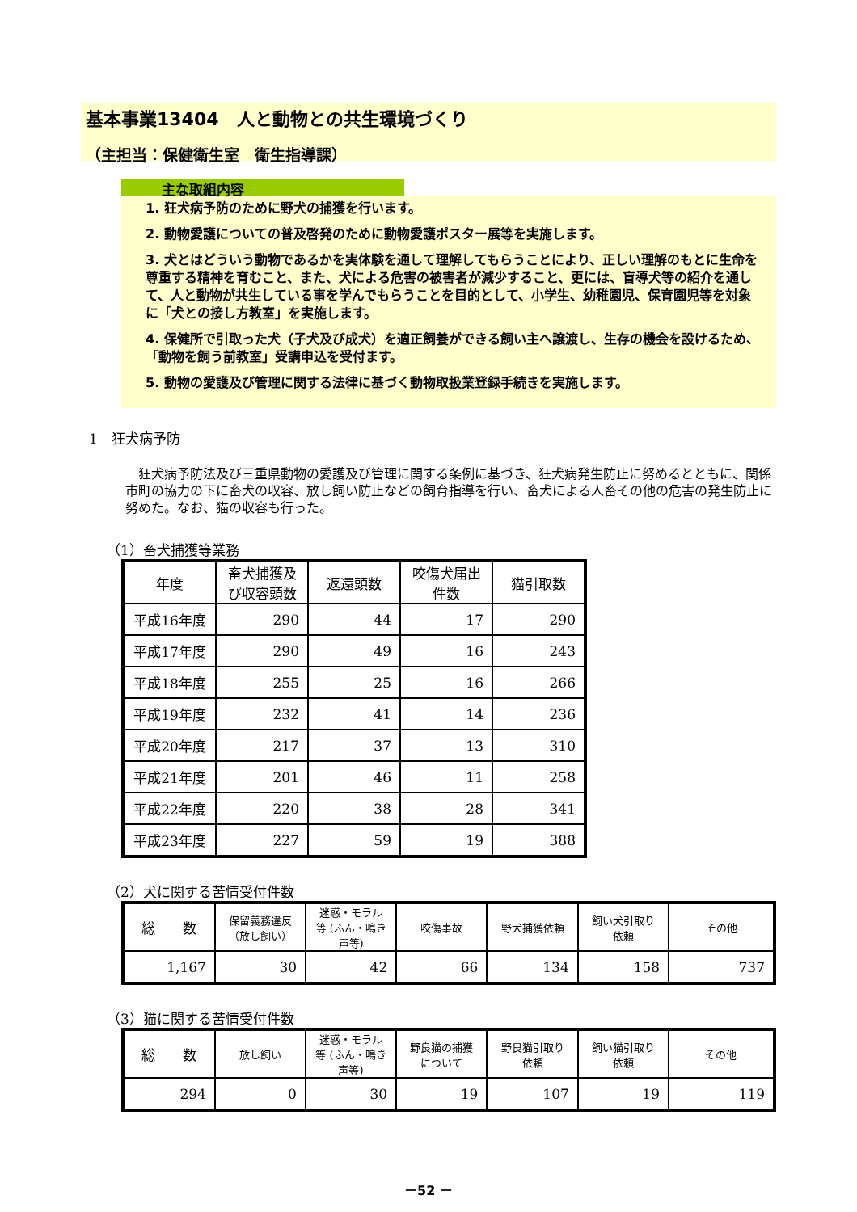基本事業13404　人と動物との共生環境づくり
（主担当：保健衛生室　衛生指導課）
主な取組内容
1. 狂犬病予防のために野犬の捕獲を行います。
2. 動物愛護についての普及啓発のために動物愛護ポスター展等を実施します。
3. 犬とはどういう動物であるかを実体験を通して理解してもらうことにより、正しい理解のもとに生命を尊重する精神を育むこと、また、犬による危害の被害者が減少すること、更には、盲導犬等の紹介を通して、人と動物が共生している事を学んでもらうことを目的として、小学生、幼稚園児、保育園児等を対象に「犬との接し方教室」を実施します。
4. 保健所で引取った犬（子犬及び成犬）を適正飼養ができる飼い主へ譲渡し、生存の機会を設けるため、「動物を飼う前教室」受講申込を受付ます。
5. 動物の愛護及び管理に関する法律に基づく動物取扱業登録手続きを実施します。
1　狂犬病予防
　狂犬病予防法及び三重県動物の愛護及び管理に関する条例に基づき、狂犬病発生防止に努めるとともに、関係市町の協力の下に畜犬の収容、放し飼い防止などの飼育指導を行い、畜犬による人畜その他の危害の発生防止に努めた。なお、猫の収容も行った。
（1）畜犬捕獲等業務
| 年度 | 畜犬捕獲及び収容頭数 | 返還頭数 | 咬傷犬届出件数 | 猫引取数 |
| --- | --- | --- | --- | --- |
| 平成16年度 | 290 | 44 | 17 | 290 |
| 平成17年度 | 290 | 49 | 16 | 243 |
| 平成18年度 | 255 | 25 | 16 | 266 |
| 平成19年度 | 232 | 41 | 14 | 236 |
| 平成20年度 | 217 | 37 | 13 | 310 |
| 平成21年度 | 201 | 46 | 11 | 258 |
| 平成22年度 | 220 | 38 | 28 | 341 |
| 平成23年度 | 227 | 59 | 19 | 388 |
（2）犬に関する苦情受付件数
| 総 数 | 保留義務違反（放し飼い） | 迷惑・モラル等 (ふん・鳴き声等) | 咬傷事故 | 野犬捕獲依頼 | 飼い犬引取り依頼 | その他 |
| --- | --- | --- | --- | --- | --- | --- |
| 1,167 | 30 | 42 | 66 | 134 | 158 | 737 |
（3）猫に関する苦情受付件数
| 総 数 | 放し飼い | 迷惑・モラル等 (ふん・鳴き声等) | 野良猫の捕獲について | 野良猫引取り依頼 | 飼い猫引取り依頼 | その他 |
| --- | --- | --- | --- | --- | --- | --- |
| 294 | 0 | 30 | 19 | 107 | 19 | 119 |
－52 －